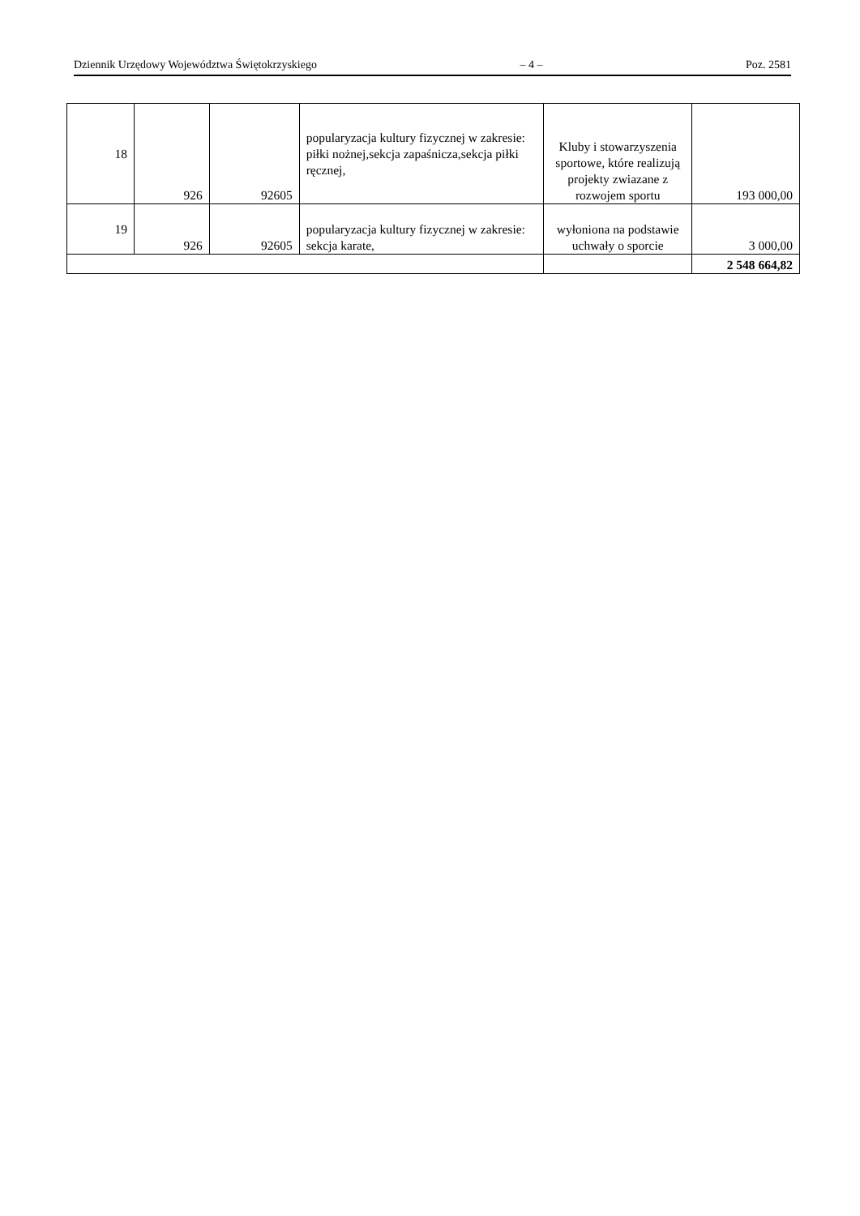Dziennik Urzędowy Województwa Świętokrzyskiego – 4 – Poz. 2581
| 18 | 926 | 92605 | popularyzacja kultury fizycznej w zakresie: piłki nożnej,sekcja zapaśnicza,sekcja piłki ręcznej, | Kluby i stowarzyszenia sportowe, które realizują projekty zwiazane z rozwojem sportu | 193 000,00 |
| 19 | 926 | 92605 | popularyzacja kultury fizycznej w zakresie: sekcja karate, | wyłoniona na podstawie uchwały o sporcie | 3 000,00 |
| | | | | | 2 548 664,82 |